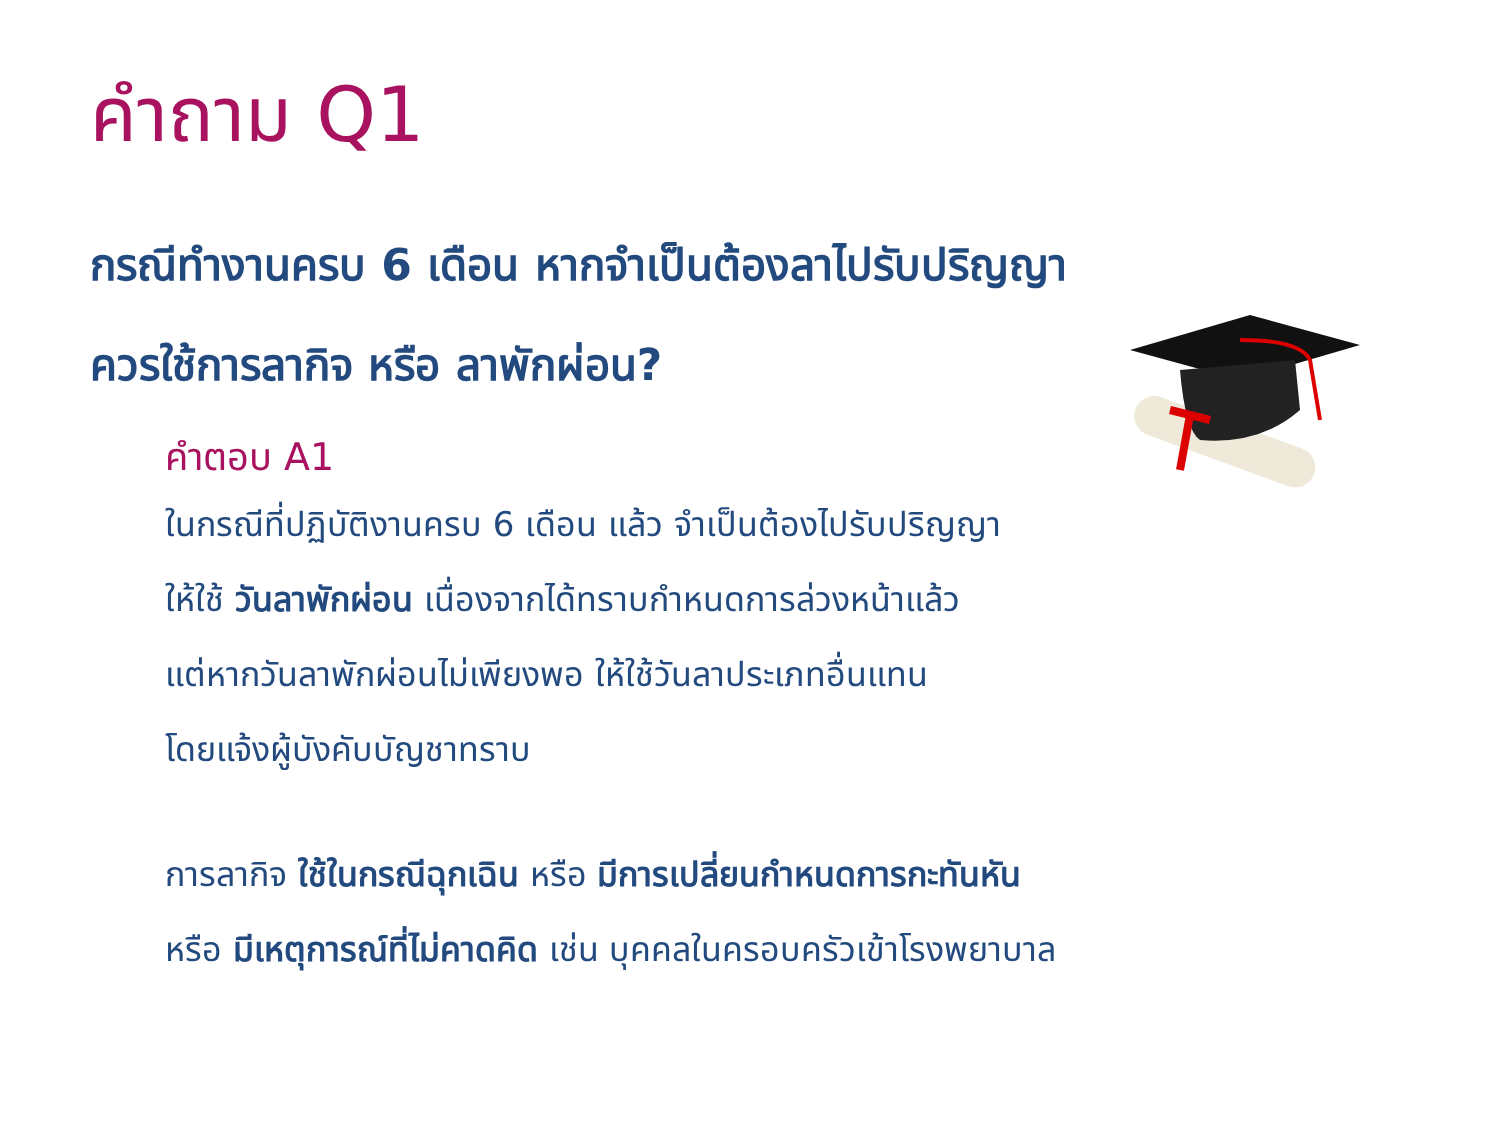คำถาม Q1
กรณีทำงานครบ 6 เดือน หากจำเป็นต้องลาไปรับปริญญา
ควรใช้การลากิจ หรือ ลาพักผ่อน?
คำตอบ A1
ในกรณีที่ปฏิบัติงานครบ 6 เดือน แล้ว จำเป็นต้องไปรับปริญญา
ให้ใช้ วันลาพักผ่อน เนื่องจากได้ทราบกำหนดการล่วงหน้าแล้ว
แต่หากวันลาพักผ่อนไม่เพียงพอ ให้ใช้วันลาประเภทอื่นแทน
โดยแจ้งผู้บังคับบัญชาทราบ
การลากิจ ใช้ในกรณีฉุกเฉิน หรือ มีการเปลี่ยนกำหนดการกะทันหัน
หรือ มีเหตุการณ์ที่ไม่คาดคิด เช่น บุคคลในครอบครัวเข้าโรงพยาบาล